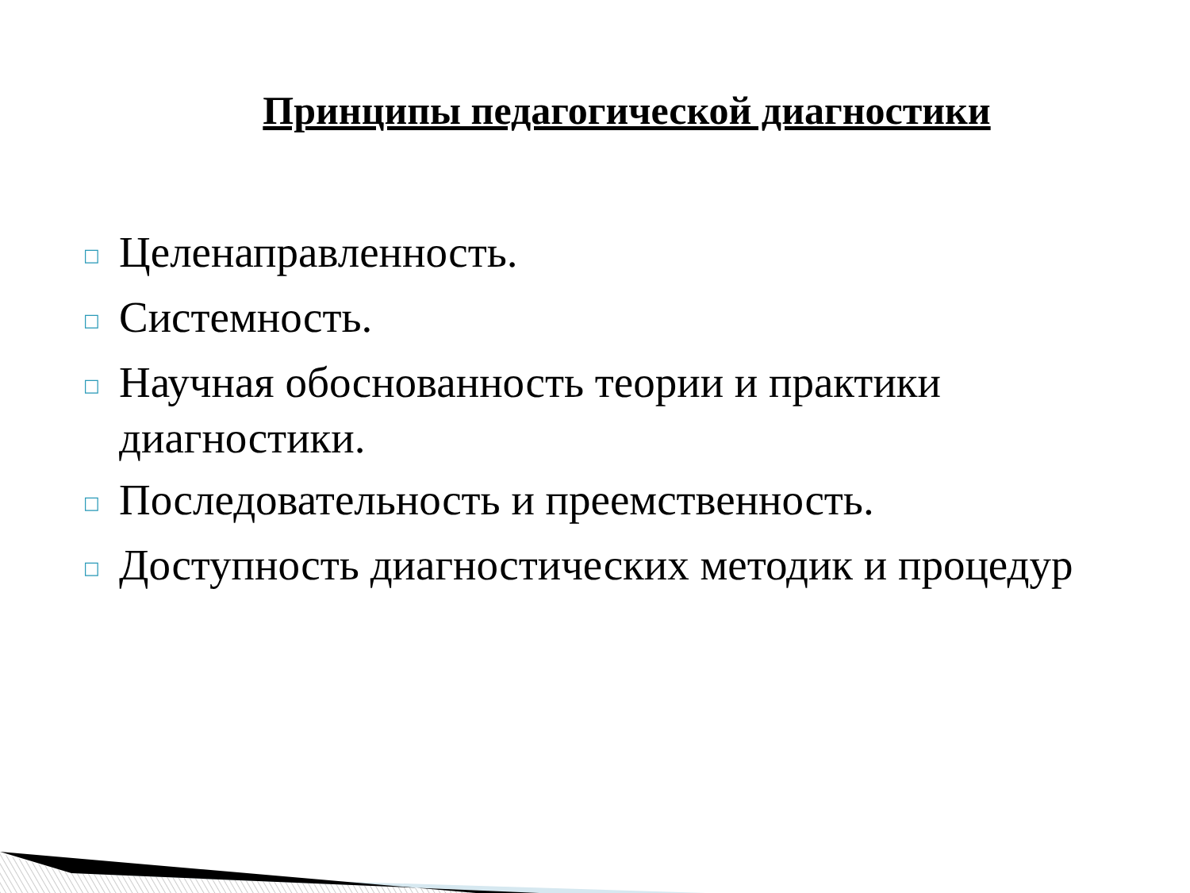Принципы педагогической диагностики
□ Целенаправленность.
□ Системность.
□ Научная обоснованность теории и практики диагностики.
□ Последовательность и преемственность.
□ Доступность диагностических методик и процедур